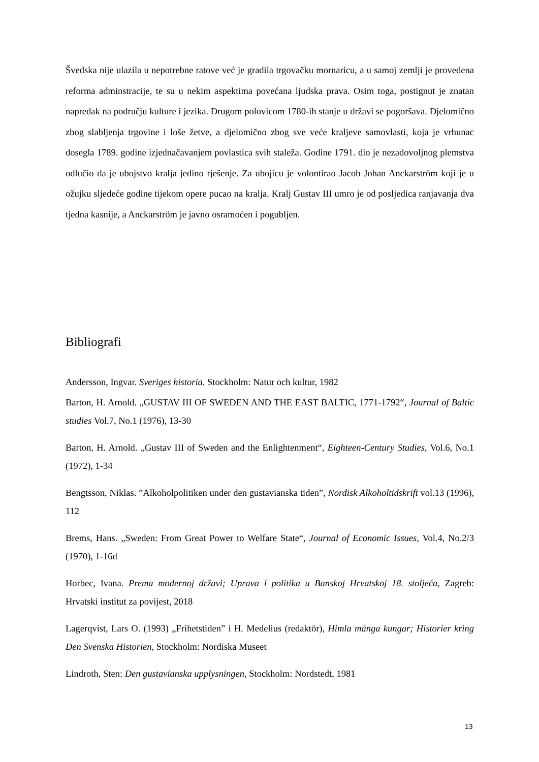Švedska nije ulazila u nepotrebne ratove već je gradila trgovačku mornaricu, a u samoj zemlji je provedena reforma adminstracije, te su u nekim aspektima povećana ljudska prava. Osim toga, postignut je znatan napredak na području kulture i jezika. Drugom polovicom 1780-ih stanje u državi se pogoršava. Djelomično zbog slabljenja trgovine i loše žetve, a djelomično zbog sve veće kraljeve samovlasti, koja je vrhunac dosegla 1789. godine izjednačavanjem povlastica svih staleža. Godine 1791. dio je nezadovoljnog plemstva odlučio da je ubojstvo kralja jedino rješenje. Za ubojicu je volontirao Jacob Johan Anckarström koji je u ožujku sljedeće godine tijekom opere pucao na kralja. Kralj Gustav III umro je od posljedica ranjavanja dva tjedna kasnije, a Anckarström je javno osramoćen i pogubljen.
Bibliografi
Andersson, Ingvar. Sveriges historia. Stockholm: Natur och kultur, 1982
Barton, H. Arnold. „GUSTAV III OF SWEDEN AND THE EAST BALTIC, 1771-1792“, Journal of Baltic studies Vol.7, No.1 (1976), 13-30
Barton, H. Arnold. „Gustav III of Sweden and the Enlightenment“, Eighteen-Century Studies, Vol.6, No.1 (1972), 1-34
Bengtsson, Niklas. ”Alkoholpolitiken under den gustavianska tiden”, Nordisk Alkoholtidskrift vol.13 (1996), 112
Brems, Hans. „Sweden: From Great Power to Welfare State“, Journal of Economic Issues, Vol.4, No.2/3 (1970), 1-16d
Horbec, Ivana. Prema modernoj državi; Uprava i politika u Banskoj Hrvatskoj 18. stoljeća, Zagreb: Hrvatski institut za povijest, 2018
Lagerqvist, Lars O. (1993) „Frihetstiden” i H. Medelius (redaktör), Himla många kungar; Historier kring Den Svenska Historien, Stockholm: Nordiska Museet
Lindroth, Sten: Den gustavianska upplysningen, Stockholm: Nordstedt, 1981
13